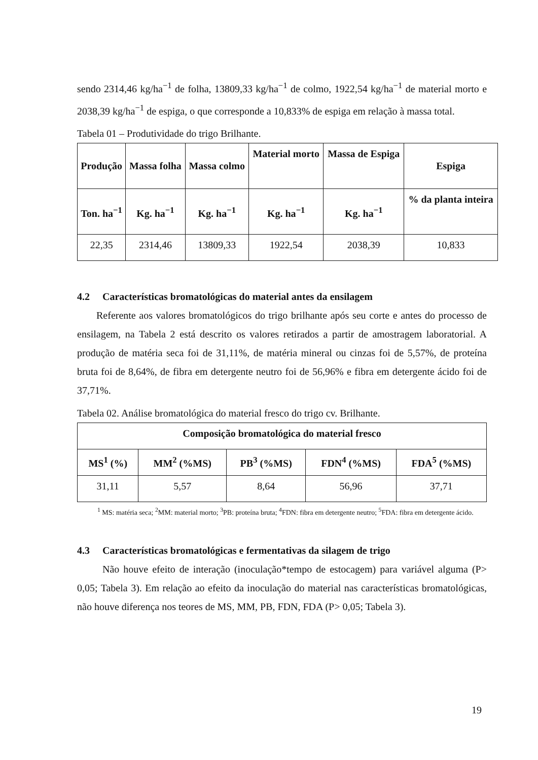sendo 2314,46 kg/ha<sup>−1</sup> de folha, 13809,33 kg/ha<sup>−1</sup> de colmo, 1922,54 kg/ha<sup>−1</sup> de material morto e 2038,39 kg/ha<sup>−1</sup> de espiga, o que corresponde a 10,833% de espiga em relação à massa total.
Tabela 01 – Produtividade do trigo Brilhante.
| Produção | Massa folha | Massa colmo | Material morto | Massa de Espiga | Espiga |
| --- | --- | --- | --- | --- | --- |
| Ton. ha<sup>−1</sup> | Kg. ha<sup>−1</sup> | Kg. ha<sup>−1</sup> | Kg. ha<sup>−1</sup> | Kg. ha<sup>−1</sup> | % da planta inteira |
| 22,35 | 2314,46 | 13809,33 | 1922,54 | 2038,39 | 10,833 |
4.2 Características bromatológicas do material antes da ensilagem
Referente aos valores bromatológicos do trigo brilhante após seu corte e antes do processo de ensilagem, na Tabela 2 está descrito os valores retirados a partir de amostragem laboratorial. A produção de matéria seca foi de 31,11%, de matéria mineral ou cinzas foi de 5,57%, de proteína bruta foi de 8,64%, de fibra em detergente neutro foi de 56,96% e fibra em detergente ácido foi de 37,71%.
Tabela 02. Análise bromatológica do material fresco do trigo cv. Brilhante.
| Composição bromatológica do material fresco | | | | |
| --- | --- | --- | --- | --- |
| MS<sup>1</sup> (%) | MM<sup>2</sup> (%MS) | PB<sup>3</sup> (%MS) | FDN<sup>4</sup> (%MS) | FDA<sup>5</sup> (%MS) |
| 31,11 | 5,57 | 8,64 | 56,96 | 37,71 |
<sup>1</sup> MS: matéria seca; <sup>2</sup>MM: material morto; <sup>3</sup>PB: proteína bruta; <sup>4</sup>FDN: fibra em detergente neutro; <sup>5</sup>FDA: fibra em detergente ácido.
4.3 Características bromatológicas e fermentativas da silagem de trigo
Não houve efeito de interação (inoculação*tempo de estocagem) para variável alguma (P> 0,05; Tabela 3). Em relação ao efeito da inoculação do material nas características bromatológicas, não houve diferença nos teores de MS, MM, PB, FDN, FDA (P> 0,05; Tabela 3).
19